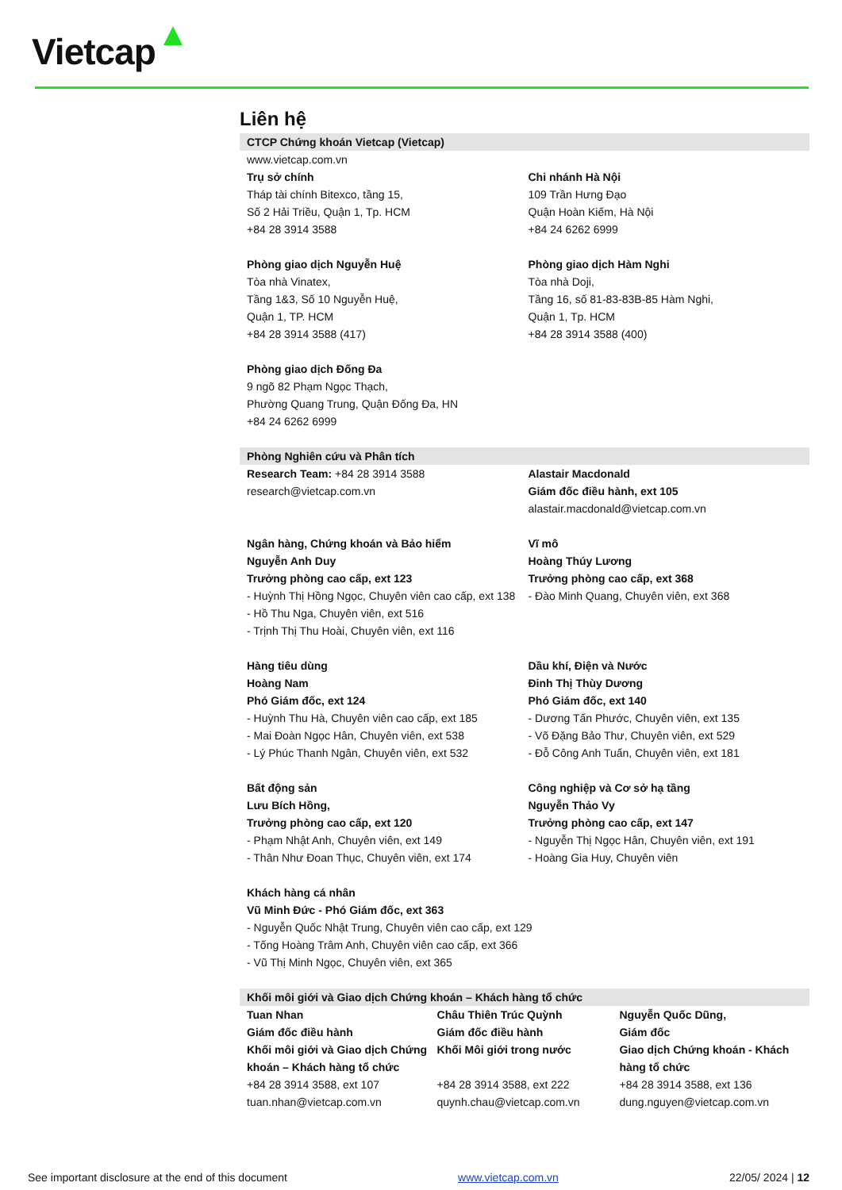Vietcap
Liên hệ
CTCP Chứng khoán Vietcap (Vietcap)
www.vietcap.com.vn
Trụ sở chính
Tháp tài chính Bitexco, tầng 15,
Số 2 Hải Triều, Quận 1, Tp. HCM
+84 28 3914 3588
Chi nhánh Hà Nội
109 Trần Hưng Đạo
Quận Hoàn Kiếm, Hà Nội
+84 24 6262 6999
Phòng giao dịch Nguyễn Huệ
Tòa nhà Vinatex,
Tầng 1&3, Số 10 Nguyễn Huệ,
Quận 1, TP. HCM
+84 28 3914 3588 (417)
Phòng giao dịch Hàm Nghi
Tòa nhà Doji,
Tầng 16, số 81-83-83B-85 Hàm Nghi,
Quận 1, Tp. HCM
+84 28 3914 3588 (400)
Phòng giao dịch Đống Đa
9 ngõ 82 Phạm Ngọc Thạch,
Phường Quang Trung, Quận Đống Đa, HN
+84 24 6262 6999
Phòng Nghiên cứu và Phân tích
Research Team: +84 28 3914 3588
research@vietcap.com.vn
Alastair Macdonald
Giám đốc điều hành, ext 105
alastair.macdonald@vietcap.com.vn
Ngân hàng, Chứng khoán và Bảo hiểm
Nguyễn Anh Duy
Trưởng phòng cao cấp, ext 123
- Huỳnh Thị Hồng Ngọc, Chuyên viên cao cấp, ext 138
- Hồ Thu Nga, Chuyên viên, ext 516
- Trịnh Thị Thu Hoài, Chuyên viên, ext 116
Vĩ mô
Hoàng Thúy Lương
Trưởng phòng cao cấp, ext 368
- Đào Minh Quang, Chuyên viên, ext 368
Hàng tiêu dùng
Hoàng Nam
Phó Giám đốc, ext 124
- Huỳnh Thu Hà, Chuyên viên cao cấp, ext 185
- Mai Đoàn Ngọc Hân, Chuyên viên, ext 538
- Lý Phúc Thanh Ngân, Chuyên viên, ext 532
Dầu khí, Điện và Nước
Đinh Thị Thùy Dương
Phó Giám đốc, ext 140
- Dương Tấn Phước, Chuyên viên, ext 135
- Võ Đặng Bảo Thư, Chuyên viên, ext 529
- Đỗ Công Anh Tuấn, Chuyên viên, ext 181
Bất động sản
Lưu Bích Hồng,
Trưởng phòng cao cấp, ext 120
- Phạm Nhật Anh, Chuyên viên, ext 149
- Thân Như Đoan Thục, Chuyên viên, ext 174
Công nghiệp và Cơ sở hạ tầng
Nguyễn Thảo Vy
Trưởng phòng cao cấp, ext 147
- Nguyễn Thị Ngọc Hân, Chuyên viên, ext 191
- Hoàng Gia Huy, Chuyên viên
Khách hàng cá nhân
Vũ Minh Đức - Phó Giám đốc, ext 363
- Nguyễn Quốc Nhật Trung, Chuyên viên cao cấp, ext 129
- Tống Hoàng Trâm Anh, Chuyên viên cao cấp, ext 366
- Vũ Thị Minh Ngọc, Chuyên viên, ext 365
Khối môi giới và Giao dịch Chứng khoán – Khách hàng tổ chức
Tuan Nhan
Giám đốc điều hành
Khối môi giới và Giao dịch Chứng khoán – Khách hàng tổ chức
+84 28 3914 3588, ext 107
tuan.nhan@vietcap.com.vn
Châu Thiên Trúc Quỳnh
Giám đốc điều hành
Khối Môi giới trong nước
+84 28 3914 3588, ext 222
quynh.chau@vietcap.com.vn
Nguyễn Quốc Dũng,
Giám đốc
Giao dịch Chứng khoán - Khách hàng tổ chức
+84 28 3914 3588, ext 136
dung.nguyen@vietcap.com.vn
See important disclosure at the end of this document www.vietcap.com.vn 22/05/ 2024 | 12